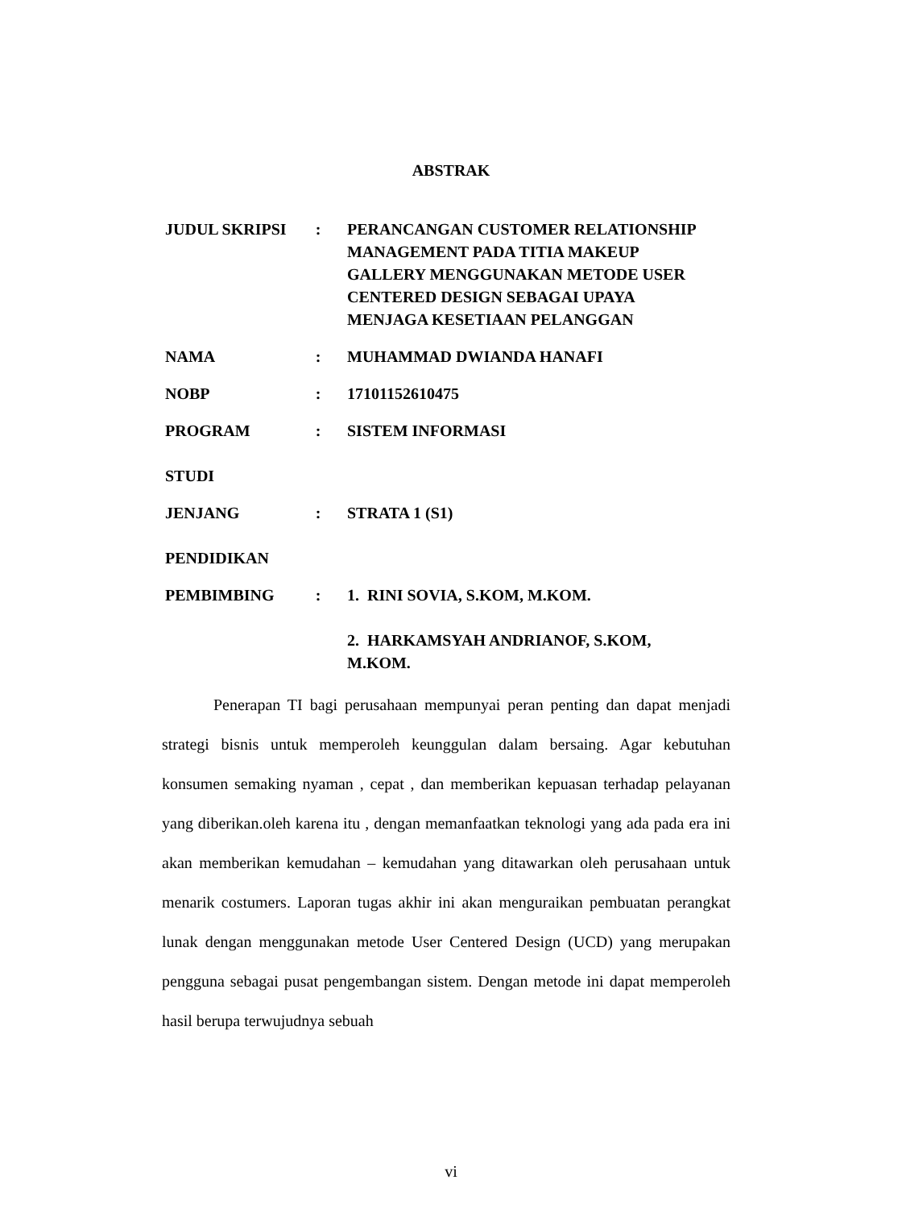ABSTRAK
| JUDUL SKRIPSI | : | PERANCANGAN CUSTOMER RELATIONSHIP MANAGEMENT PADA TITIA MAKEUP GALLERY MENGGUNAKAN METODE USER CENTERED DESIGN SEBAGAI UPAYA MENJAGA KESETIAAN PELANGGAN |
| NAMA | : | MUHAMMAD DWIANDA HANAFI |
| NOBP | : | 17101152610475 |
| PROGRAM STUDI | : | SISTEM INFORMASI |
| JENJANG PENDIDIKAN | : | STRATA 1 (S1) |
| PEMBIMBING | : | 1. RINI SOVIA, S.KOM, M.KOM. 2. HARKAMSYAH ANDRIANOF, S.KOM, M.KOM. |
Penerapan TI bagi perusahaan mempunyai peran penting dan dapat menjadi strategi bisnis untuk memperoleh keunggulan dalam bersaing. Agar kebutuhan konsumen semaking nyaman , cepat , dan memberikan kepuasan terhadap pelayanan yang diberikan.oleh karena itu , dengan memanfaatkan teknologi yang ada pada era ini akan memberikan kemudahan – kemudahan yang ditawarkan oleh perusahaan untuk menarik costumers. Laporan tugas akhir ini akan menguraikan pembuatan perangkat lunak dengan menggunakan metode User Centered Design (UCD) yang merupakan pengguna sebagai pusat pengembangan sistem. Dengan metode ini dapat memperoleh hasil berupa terwujudnya sebuah
vi